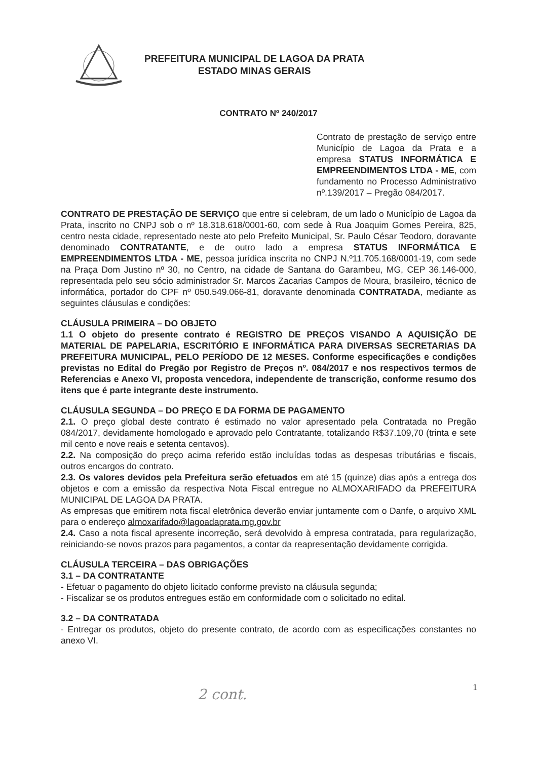PREFEITURA MUNICIPAL DE LAGOA DA PRATA
ESTADO MINAS GERAIS
CONTRATO Nº 240/2017
Contrato de prestação de serviço entre Município de Lagoa da Prata e a empresa STATUS INFORMÁTICA E EMPREENDIMENTOS LTDA - ME, com fundamento no Processo Administrativo nº.139/2017 – Pregão 084/2017.
CONTRATO DE PRESTAÇÃO DE SERVIÇO que entre si celebram, de um lado o Município de Lagoa da Prata, inscrito no CNPJ sob o nº 18.318.618/0001-60, com sede à Rua Joaquim Gomes Pereira, 825, centro nesta cidade, representado neste ato pelo Prefeito Municipal, Sr. Paulo César Teodoro, doravante denominado CONTRATANTE, e de outro lado a empresa STATUS INFORMÁTICA E EMPREENDIMENTOS LTDA - ME, pessoa jurídica inscrita no CNPJ N.º11.705.168/0001-19, com sede na Praça Dom Justino nº 30, no Centro, na cidade de Santana do Garambeu, MG, CEP 36.146-000, representada pelo seu sócio administrador Sr. Marcos Zacarias Campos de Moura, brasileiro, técnico de informática, portador do CPF nº 050.549.066-81, doravante denominada CONTRATADA, mediante as seguintes cláusulas e condições:
CLÁUSULA PRIMEIRA – DO OBJETO
1.1 O objeto do presente contrato é REGISTRO DE PREÇOS VISANDO A AQUISIÇÃO DE MATERIAL DE PAPELARIA, ESCRITÓRIO E INFORMÁTICA PARA DIVERSAS SECRETARIAS DA PREFEITURA MUNICIPAL, PELO PERÍODO DE 12 MESES. Conforme especificações e condições previstas no Edital do Pregão por Registro de Preços nº. 084/2017 e nos respectivos termos de Referencias e Anexo VI, proposta vencedora, independente de transcrição, conforme resumo dos itens que é parte integrante deste instrumento.
CLÁUSULA SEGUNDA – DO PREÇO E DA FORMA DE PAGAMENTO
2.1. O preço global deste contrato é estimado no valor apresentado pela Contratada no Pregão 084/2017, devidamente homologado e aprovado pelo Contratante, totalizando R$37.109,70 (trinta e sete mil cento e nove reais e setenta centavos).
2.2. Na composição do preço acima referido estão incluídas todas as despesas tributárias e fiscais, outros encargos do contrato.
2.3. Os valores devidos pela Prefeitura serão efetuados em até 15 (quinze) dias após a entrega dos objetos e com a emissão da respectiva Nota Fiscal entregue no ALMOXARIFADO da PREFEITURA MUNICIPAL DE LAGOA DA PRATA.
As empresas que emitirem nota fiscal eletrônica deverão enviar juntamente com o Danfe, o arquivo XML para o endereço almoxarifado@lagoadaprata.mg.gov.br
2.4. Caso a nota fiscal apresente incorreção, será devolvido à empresa contratada, para regularização, reiniciando-se novos prazos para pagamentos, a contar da reapresentação devidamente corrigida.
CLÁUSULA TERCEIRA – DAS OBRIGAÇÕES
3.1 – DA CONTRATANTE
- Efetuar o pagamento do objeto licitado conforme previsto na cláusula segunda;
- Fiscalizar se os produtos entregues estão em conformidade com o solicitado no edital.
3.2 – DA CONTRATADA
- Entregar os produtos, objeto do presente contrato, de acordo com as especificações constantes no anexo VI.
2 cont.
1